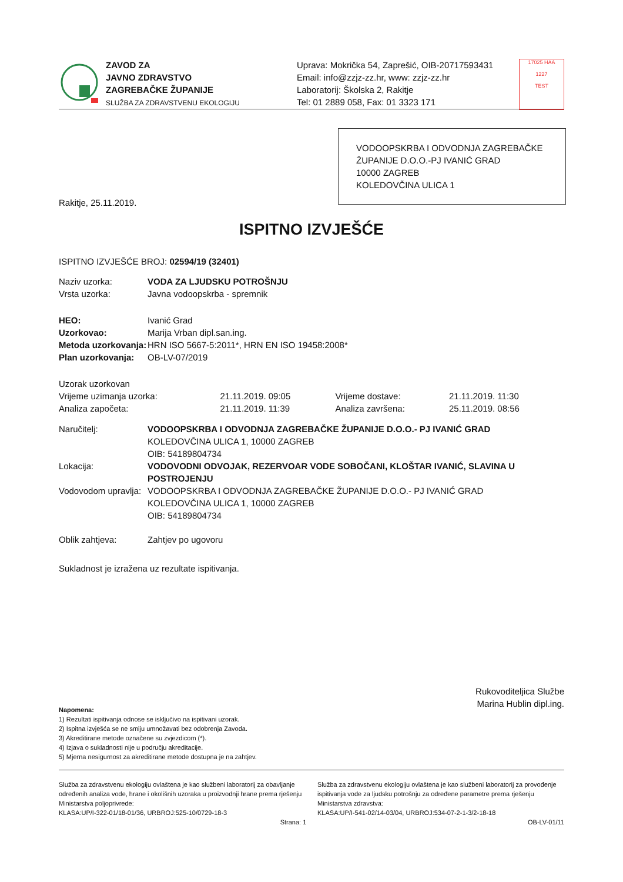ZAVOD ZA
JAVNO ZDRAVSTVO
ZAGREBAČKE ŽUPANIJE
SLUŽBA ZA ZDRAVSTVENU EKOLOGIJU
Uprava: Mokrička 54, Zaprešić, OIB-20717593431
Email: info@zzjz-zz.hr, www: zzjz-zz.hr
Laboratorij: Školska 2, Rakitje
Tel: 01 2889 058, Fax: 01 3323 171
17025 HAA
1227
TEST
VODOOPSKRBA I ODVODNJA ZAGREBAČKE ŽUPANIJE D.O.O.-PJ IVANIĆ GRAD
10000 ZAGREB
KOLEDOVČINA ULICA 1
Rakitje, 25.11.2019.
ISPITNO IZVJEŠĆE
ISPITNO IZVJEŠĆE BROJ: 02594/19 (32401)
| Naziv uzorka: | VODA ZA LJUDSKU POTROŠNJU |
| Vrsta uzorka: | Javna vodoopskrba - spremnik |
| HEO: | Ivanić Grad |
| Uzorkovao: | Marija Vrban dipl.san.ing. |
| Metoda uzorkovanja: | HRN ISO 5667-5:2011*, HRN EN ISO 19458:2008* |
| Plan uzorkovanja: | OB-LV-07/2019 |
| Uzorak uzorkovan | | | |
| Vrijeme uzimanja uzorka: | 21.11.2019. 09:05 | Vrijeme dostave: | 21.11.2019. 11:30 |
| Analiza započeta: | 21.11.2019. 11:39 | Analiza završena: | 25.11.2019. 08:56 |
| Naručitelj: | VODOOPSKRBA I ODVODNJA ZAGREBAČKE ŽUPANIJE D.O.O.- PJ IVANIĆ GRAD KOLEDOVČINA ULICA 1, 10000 ZAGREB OIB: 54189804734 |
| Lokacija: | VODOVODNI ODVOJAK, REZERVOAR VODE SOBOČANI, KLOŠTAR IVANIĆ, SLAVINA U POSTROJENJU |
| Vodovodom upravlja: | VODOOPSKRBA I ODVODNJA ZAGREBAČKE ŽUPANIJE D.O.O.- PJ IVANIĆ GRAD KOLEDOVČINA ULICA 1, 10000 ZAGREB OIB: 54189804734 |
| Oblik zahtjeva: | Zahtjev po ugovoru |
Sukladnost je izražena uz rezultate ispitivanja.
Rukovoditeljica Službe
Marina Hublin dipl.ing.
Napomena:
1) Rezultati ispitivanja odnose se isključivo na ispitivani uzorak.
2) Ispitna izvješća se ne smiju umnožavati bez odobrenja Zavoda.
3) Akreditirane metode označene su zvjezdicom (*).
4) Izjava o sukladnosti nije u području akreditacije.
5) Mjerna nesigurnost za akreditirane metode dostupna je na zahtjev.
Služba za zdravstvenu ekologiju ovlaštena je kao službeni laboratorij za obavljanje određenih analiza vode, hrane i okolišnih uzoraka u proizvodnji hrane prema rješenju Ministarstva poljoprivrede:
KLASA:UP/I-322-01/18-01/36, URBROJ:525-10/0729-18-3
Služba za zdravstvenu ekologiju ovlaštena je kao službeni laboratorij za provođenje ispitivanja vode za ljudsku potrošnju za određene parametre prema rješenju Ministarstva zdravstva:
KLASA:UP/I-541-02/14-03/04, URBROJ:534-07-2-1-3/2-18-18
Strana: 1 OB-LV-01/11